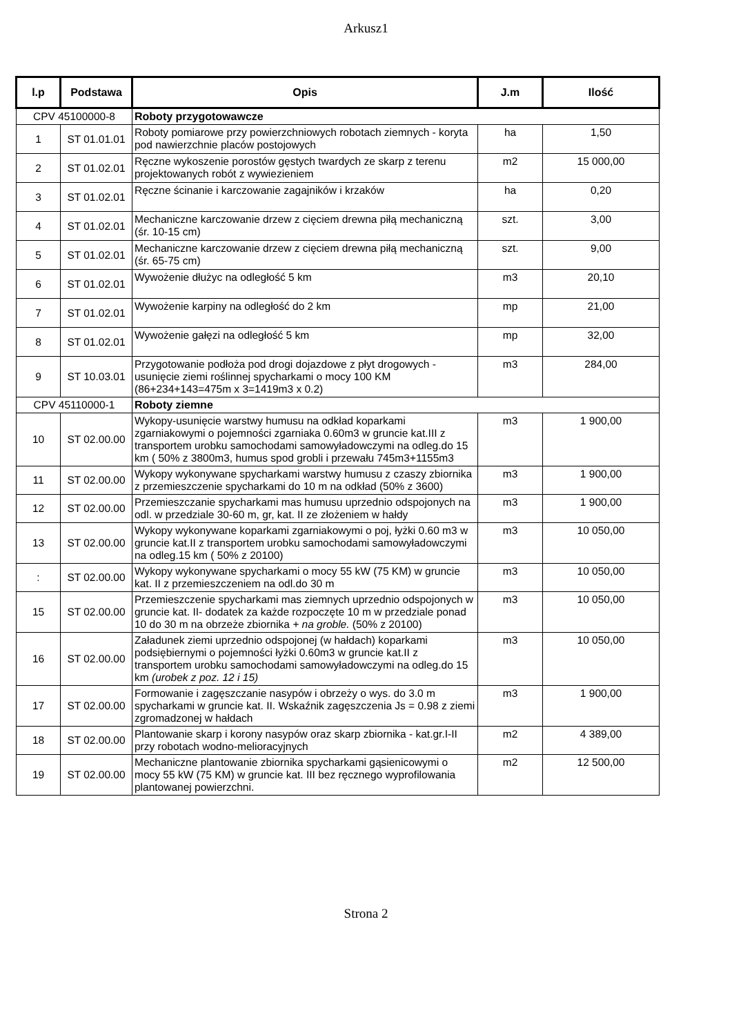Arkusz1
| l.p | Podstawa | Opis | J.m | Ilość |
| --- | --- | --- | --- | --- |
| CPV 45100000-8 | | Roboty przygotowawcze | | |
| 1 | ST 01.01.01 | Roboty pomiarowe przy powierzchniowych robotach ziemnych - koryta pod nawierzchnie placów postojowych | ha | 1,50 |
| 2 | ST 01.02.01 | Ręczne wykoszenie porostów gęstych twardych ze skarp z terenu projektowanych robót z wywiezieniem | m2 | 15 000,00 |
| 3 | ST 01.02.01 | Ręczne ścinanie i karczowanie zagajników i krzaków | ha | 0,20 |
| 4 | ST 01.02.01 | Mechaniczne karczowanie drzew z cięciem drewna piłą mechaniczną (śr. 10-15 cm) | szt. | 3,00 |
| 5 | ST 01.02.01 | Mechaniczne karczowanie drzew z cięciem drewna piłą mechaniczną (śr. 65-75 cm) | szt. | 9,00 |
| 6 | ST 01.02.01 | Wywożenie dłużyc na odległość 5 km | m3 | 20,10 |
| 7 | ST 01.02.01 | Wywożenie karpiny na odległość do 2 km | mp | 21,00 |
| 8 | ST 01.02.01 | Wywożenie gałęzi na odległość 5 km | mp | 32,00 |
| 9 | ST 10.03.01 | Przygotowanie podłoża pod drogi dojazdowe z płyt drogowych - usunięcie ziemi roślinnej spycharkami o mocy 100 KM (86+234+143=475m x 3=1419m3 x 0.2) | m3 | 284,00 |
| CPV 45110000-1 | | Roboty ziemne | | |
| 10 | ST 02.00.00 | Wykopy-usunięcie warstwy humusu na odkład koparkami zgarniakowymi o pojemności zgarniaka 0.60m3 w gruncie kat.III z transportem urobku samochodami samowyładowczymi na odleg.do 15 km ( 50% z 3800m3, humus spod grobli i przewału 745m3+1155m3 | m3 | 1 900,00 |
| 11 | ST 02.00.00 | Wykopy wykonywane spycharkami warstwy humusu z czaszy zbiornika z przemieszczenie spycharkami do 10 m na odkład (50% z 3600) | m3 | 1 900,00 |
| 12 | ST 02.00.00 | Przemieszczanie spycharkami mas humusu uprzednio odspojonych na odl. w przedziale 30-60 m, gr, kat. II ze złożeniem w hałdy | m3 | 1 900,00 |
| 13 | ST 02.00.00 | Wykopy wykonywane koparkami zgarniakowymi o poj, łyżki 0.60 m3 w gruncie kat.II z transportem urobku samochodami samowyładowczymi na odleg.15 km ( 50% z 20100) | m3 | 10 050,00 |
| : | ST 02.00.00 | Wykopy wykonywane spycharkami o mocy 55 kW (75 KM) w gruncie kat. II z przemieszczeniem na odl.do 30 m | m3 | 10 050,00 |
| 15 | ST 02.00.00 | Przemieszczenie spycharkami mas ziemnych uprzednio odspojonych w gruncie kat. II- dodatek za każde rozpoczęte 10 m w przedziale ponad 10 do 30 m na obrzeże zbiornika + na groble. (50% z 20100) | m3 | 10 050,00 |
| 16 | ST 02.00.00 | Załadunek ziemi uprzednio odspojonej (w hałdach) koparkami podsiębiernymi o pojemności łyżki 0.60m3 w gruncie kat.II z transportem urobku samochodami samowyładowczymi na odleg.do 15 km (urobek z poz. 12 i 15) | m3 | 10 050,00 |
| 17 | ST 02.00.00 | Formowanie i zagęszczanie nasypów i obrzeży o wys. do 3.0 m spycharkami w gruncie kat. II. Wskaźnik zagęszczenia Js = 0.98 z ziemi zgromadzonej w hałdach | m3 | 1 900,00 |
| 18 | ST 02.00.00 | Plantowanie skarp i korony nasypów oraz skarp zbiornika - kat.gr.I-II przy robotach wodno-melioracyjnych | m2 | 4 389,00 |
| 19 | ST 02.00.00 | Mechaniczne plantowanie zbiornika spycharkami gąsienicowymi o mocy 55 kW (75 KM) w gruncie kat. III bez ręcznego wyprofilowania plantowanej powierzchni. | m2 | 12 500,00 |
Strona 2